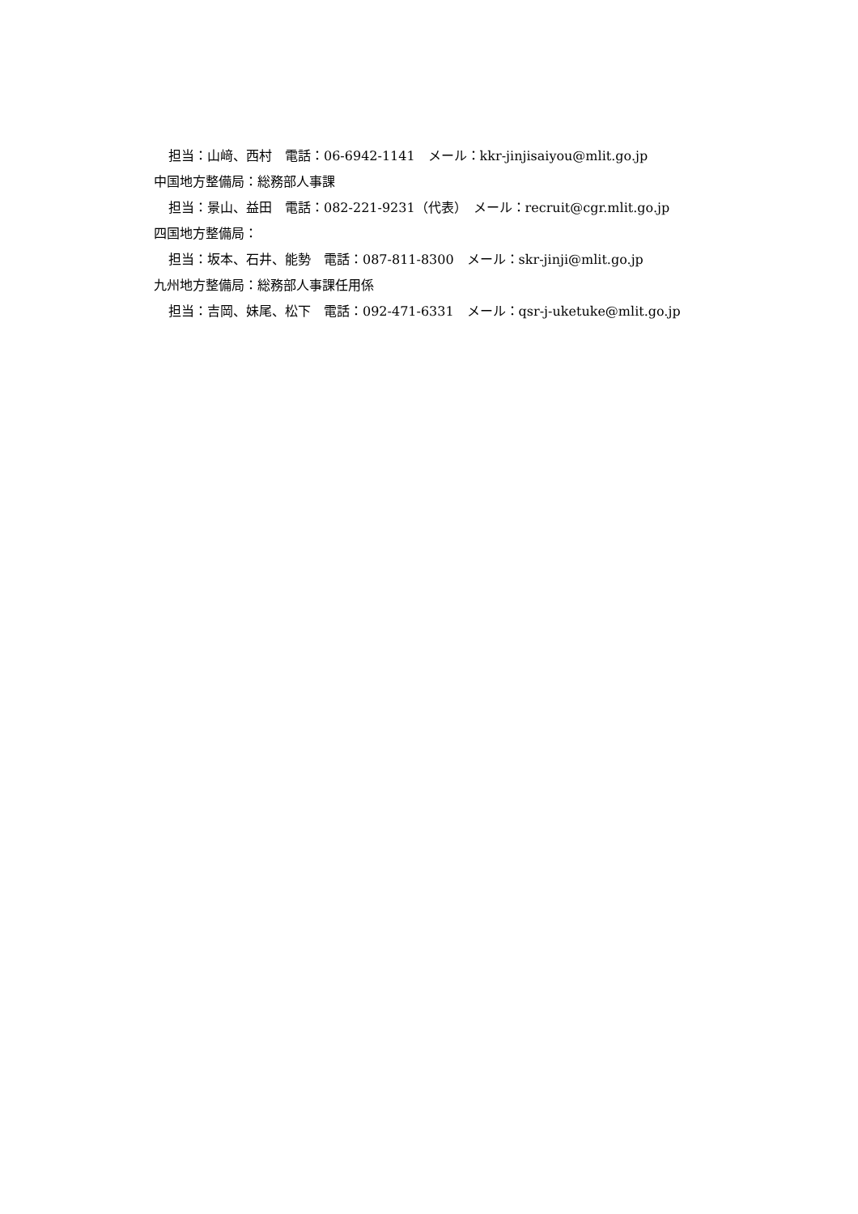担当：山﨑、西村　電話：06-6942-1141　メール：kkr-jinjisaiyou@mlit.go.jp
中国地方整備局：総務部人事課
担当：景山、益田　電話：082-221-9231（代表）　メール：recruit@cgr.mlit.go.jp
四国地方整備局：
担当：坂本、石井、能勢　電話：087-811-8300　メール：skr-jinji@mlit.go.jp
九州地方整備局：総務部人事課任用係
担当：吉岡、妹尾、松下　電話：092-471-6331　メール：qsr-j-uketuke@mlit.go.jp